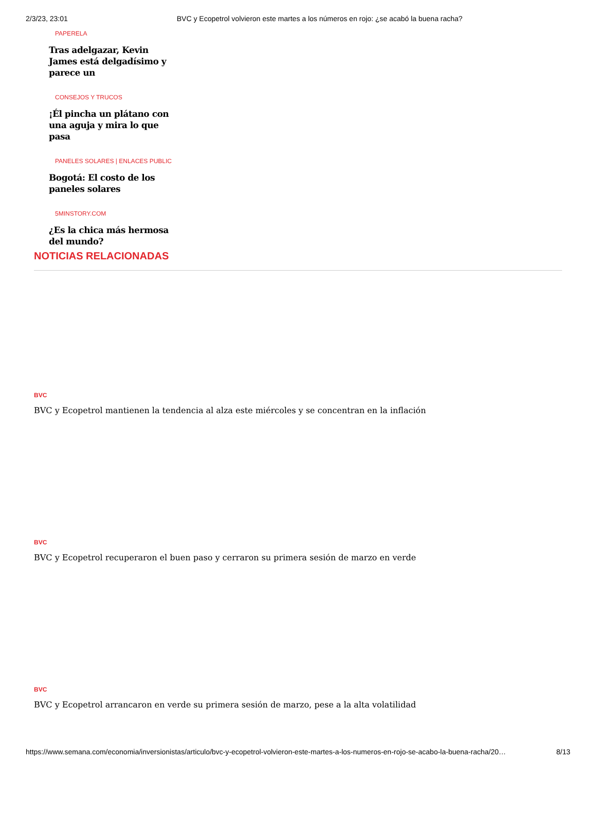2/3/23, 23:01 BVC y Ecopetrol volvieron este martes a los números en rojo: ¿se acabó la buena racha?
PAPERELA
Tras adelgazar, Kevin James está delgadísimo y parece un
CONSEJOS Y TRUCOS
¡Él pincha un plátano con una aguja y mira lo que pasa
PANELES SOLARES | ENLACES PUBLIC
Bogotá: El costo de los paneles solares
5MINSTORY.COM
¿Es la chica más hermosa del mundo?
NOTICIAS RELACIONADAS
BVC
BVC y Ecopetrol mantienen la tendencia al alza este miércoles y se concentran en la inflación
BVC
BVC y Ecopetrol recuperaron el buen paso y cerraron su primera sesión de marzo en verde
BVC
BVC y Ecopetrol arrancaron en verde su primera sesión de marzo, pese a la alta volatilidad
https://www.semana.com/economia/inversionistas/articulo/bvc-y-ecopetrol-volvieron-este-martes-a-los-numeros-en-rojo-se-acabo-la-buena-racha/20… 8/13